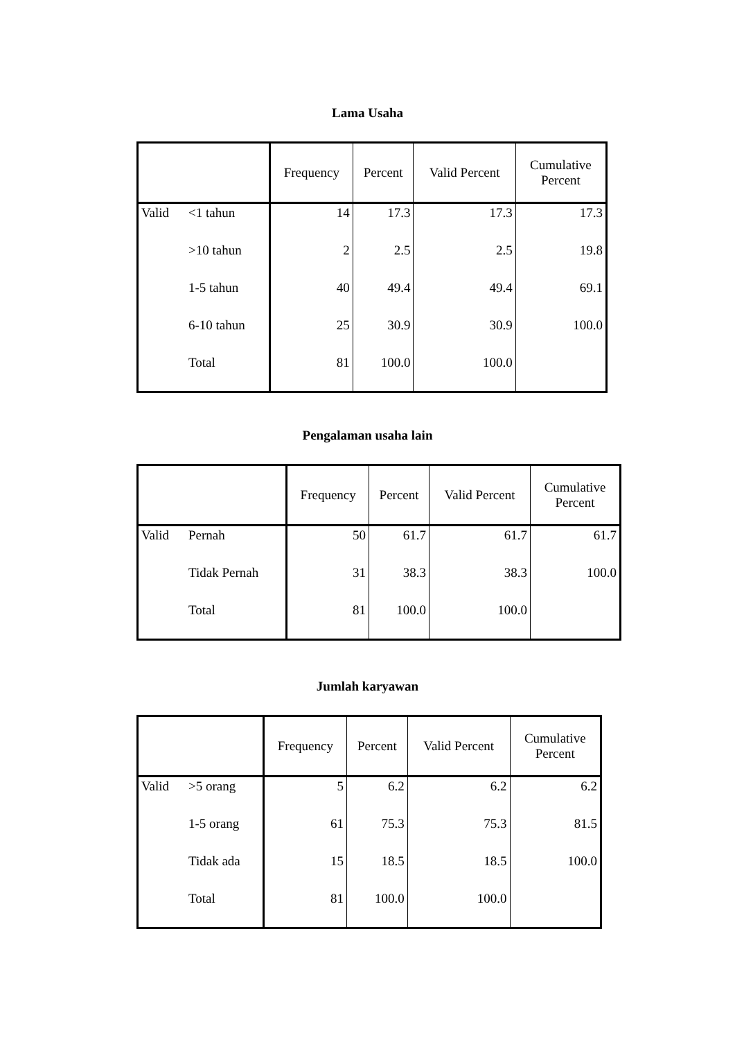Lama Usaha
| | | Frequency | Percent | Valid Percent | Cumulative Percent |
| --- | --- | --- | --- | --- | --- |
| Valid | <1 tahun | 14 | 17.3 | 17.3 | 17.3 |
| | >10 tahun | 2 | 2.5 | 2.5 | 19.8 |
| | 1-5 tahun | 40 | 49.4 | 49.4 | 69.1 |
| | 6-10 tahun | 25 | 30.9 | 30.9 | 100.0 |
| | Total | 81 | 100.0 | 100.0 | |
Pengalaman usaha lain
| | | Frequency | Percent | Valid Percent | Cumulative Percent |
| --- | --- | --- | --- | --- | --- |
| Valid | Pernah | 50 | 61.7 | 61.7 | 61.7 |
| | Tidak Pernah | 31 | 38.3 | 38.3 | 100.0 |
| | Total | 81 | 100.0 | 100.0 | |
Jumlah karyawan
| | | Frequency | Percent | Valid Percent | Cumulative Percent |
| --- | --- | --- | --- | --- | --- |
| Valid | >5 orang | 5 | 6.2 | 6.2 | 6.2 |
| | 1-5 orang | 61 | 75.3 | 75.3 | 81.5 |
| | Tidak ada | 15 | 18.5 | 18.5 | 100.0 |
| | Total | 81 | 100.0 | 100.0 | |